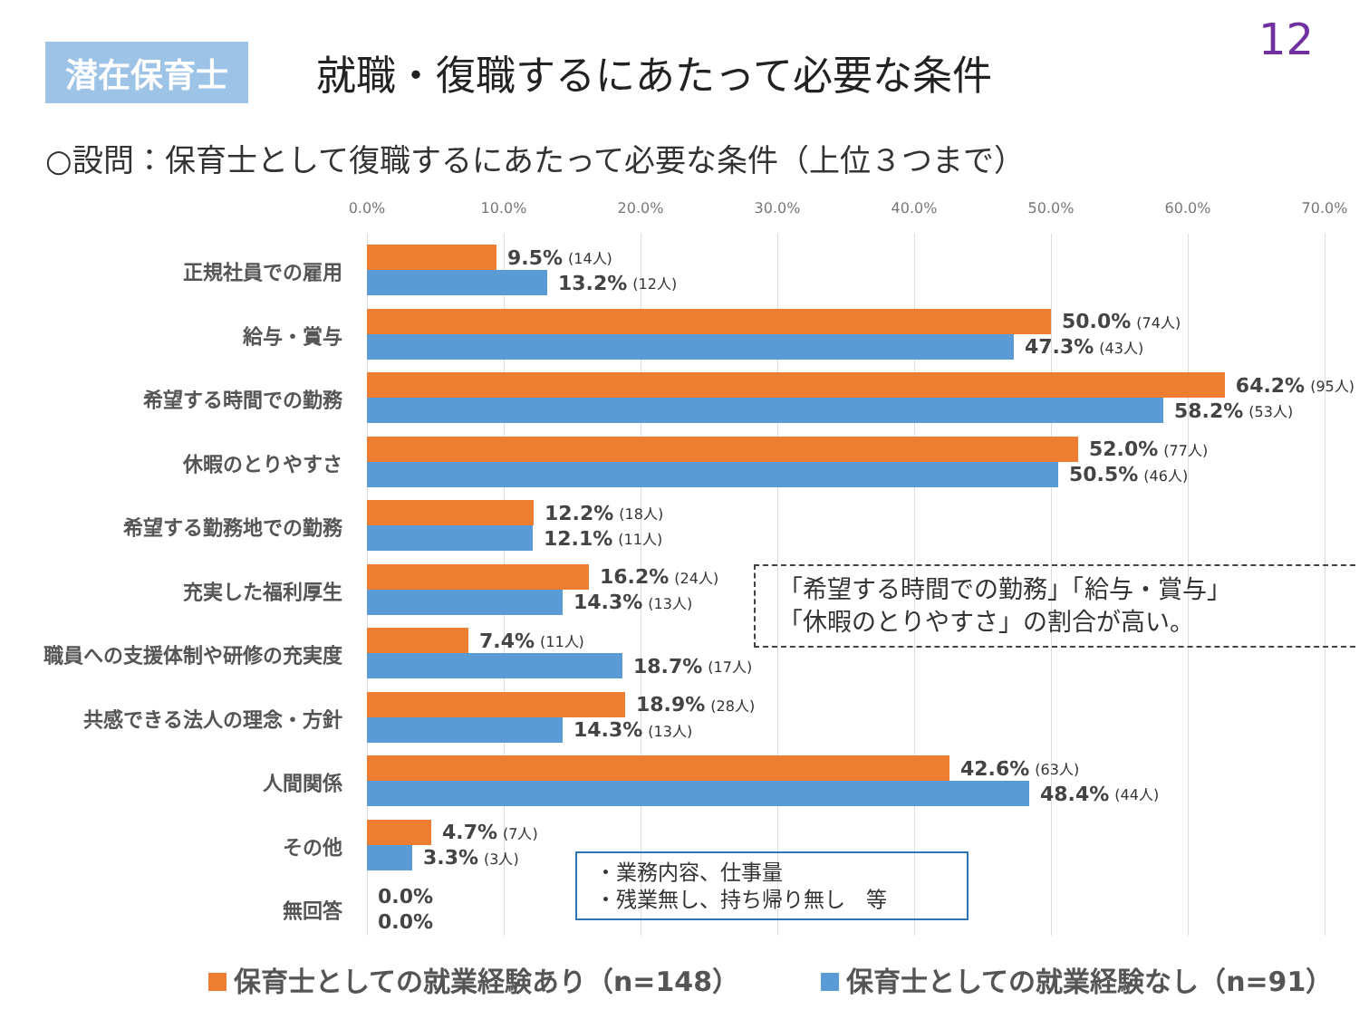12
潜在保育士
就職・復職するにあたって必要な条件
○設問：保育士として復職するにあたって必要な条件（上位３つまで）
0.0% 10.0% 20.0% 30.0% 40.0% 50.0% 60.0% 70.0%
正規社員での雇用
9.5% (14人)
13.2% (12人)
給与・賞与
50.0% (74人)
47.3% (43人)
希望する時間での勤務
64.2% (95人)
58.2% (53人)
休暇のとりやすさ
52.0% (77人)
50.5% (46人)
希望する勤務地での勤務
12.2% (18人)
12.1% (11人)
充実した福利厚生
16.2% (24人)
14.3% (13人)
職員への支援体制や研修の充実度
7.4% (11人)
18.7% (17人)
共感できる法人の理念・方針
18.9% (28人)
14.3% (13人)
人間関係
42.6% (63人)
48.4% (44人)
その他
4.7% (7人)
3.3% (3人)
無回答
0.0%
0.0%
「希望する時間での勤務」「給与・賞与」
「休暇のとりやすさ」の割合が高い。
・業務内容、仕事量
・残業無し、持ち帰り無し　等
保育士としての就業経験あり（n=148） 保育士としての就業経験なし（n=91）